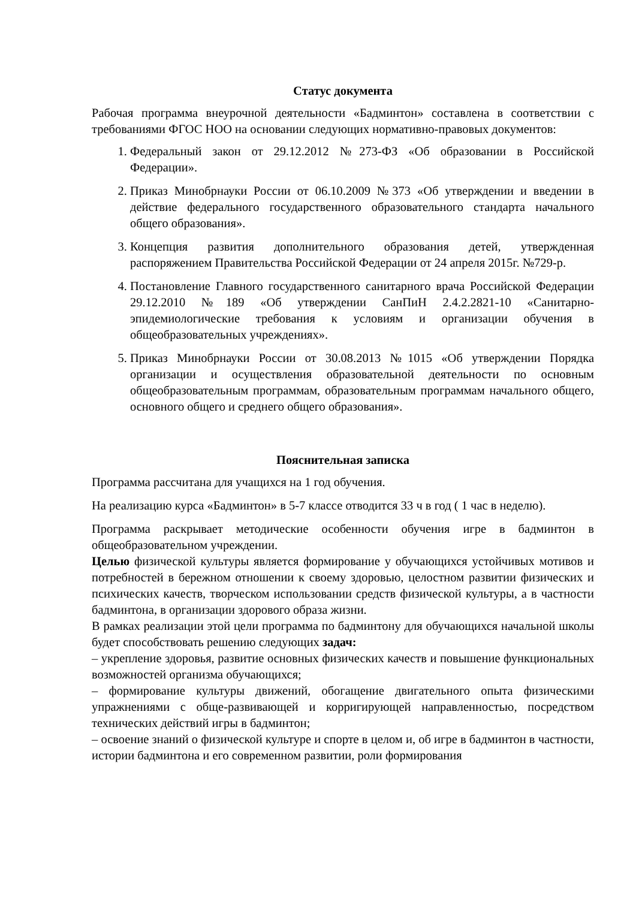Статус документа
Рабочая программа внеурочной деятельности «Бадминтон» составлена в соответствии с требованиями ФГОС НОО на основании следующих нормативно-правовых документов:
1. Федеральный закон от 29.12.2012 №273-ФЗ «Об образовании в Российской Федерации».
2. Приказ Минобрнауки России от 06.10.2009 №373 «Об утверждении и введении в действие федерального государственного образовательного стандарта начального общего образования».
3. Концепция развития дополнительного образования детей, утвержденная распоряжением Правительства Российской Федерации от 24 апреля 2015г. №729-р.
4. Постановление Главного государственного санитарного врача Российской Федерации 29.12.2010 №189 «Об утверждении СанПиН 2.4.2.2821-10 «Санитарно-эпидемиологические требования к условиям и организации обучения в общеобразовательных учреждениях».
5. Приказ Минобрнауки России от 30.08.2013 №1015 «Об утверждении Порядка организации и осуществления образовательной деятельности по основным общеобразовательным программам, образовательным программам начального общего, основного общего и среднего общего образования».
Пояснительная записка
Программа рассчитана для учащихся на 1 год обучения.
На реализацию курса «Бадминтон» в 5-7 классе отводится 33 ч в год ( 1 час в неделю).
Программа раскрывает методические особенности обучения игре в бадминтон в общеобразовательном учреждении.
Целью физической культуры является формирование у обучающихся устойчивых мотивов и потребностей в бережном отношении к своему здоровью, целостном развитии физических и психических качеств, творческом использовании средств физической культуры, а в частности бадминтона, в организации здорового образа жизни.
В рамках реализации этой цели программа по бадминтону для обучающихся начальной школы будет способствовать решению следующих задач:
– укрепление здоровья, развитие основных физических качеств и повышение функциональных возможностей организма обучающихся;
– формирование культуры движений, обогащение двигательного опыта физическими упражнениями с обще-развивающей и корригирующей направленностью, посредством технических действий игры в бадминтон;
– освоение знаний о физической культуре и спорте в целом и, об игре в бадминтон в частности, истории бадминтона и его современном развитии, роли формирования